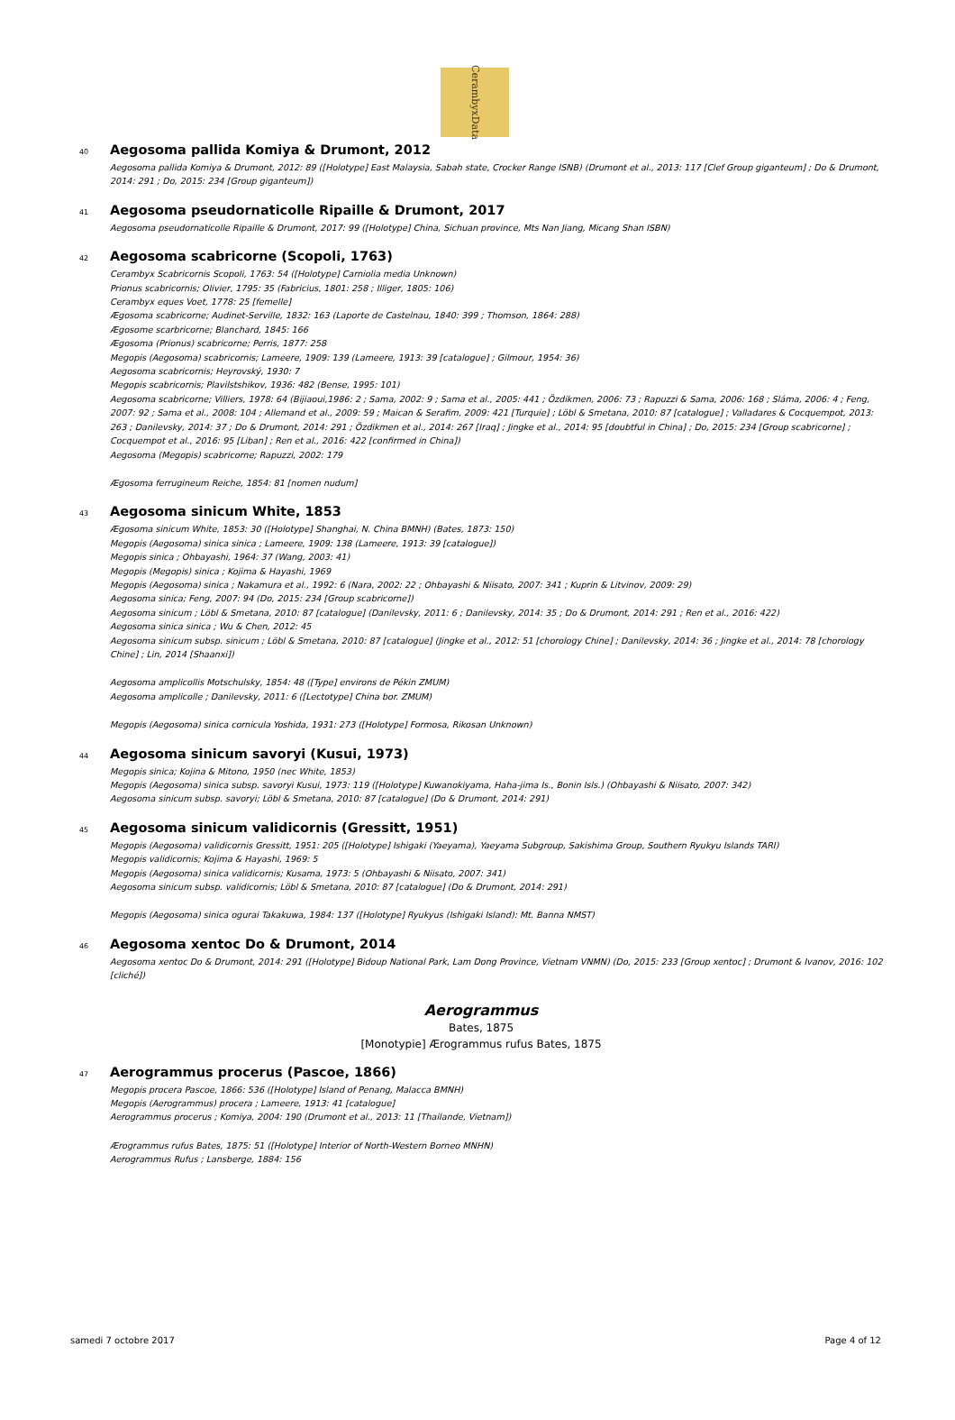CerambyxData
40 Aegosoma pallida Komiya & Drumont, 2012
Aegosoma pallida Komiya & Drumont, 2012: 89 ([Holotype] East Malaysia, Sabah state, Crocker Range ISNB) (Drumont et al., 2013: 117 [Clef Group giganteum] ; Do & Drumont, 2014: 291 ; Do, 2015: 234 [Group giganteum])
41 Aegosoma pseudornaticolle Ripaille & Drumont, 2017
Aegosoma pseudornaticolle Ripaille & Drumont, 2017: 99 ([Holotype] China, Sichuan province, Mts Nan Jiang, Micang Shan ISBN)
42 Aegosoma scabricorne (Scopoli, 1763)
Cerambyx Scabricornis Scopoli, 1763: 54 ([Holotype] Carniolia media Unknown)
Prionus scabricornis; Olivier, 1795: 35 (Fabricius, 1801: 258 ; Illiger, 1805: 106)
Cerambyx eques Voet, 1778: 25 [femelle]
Ægosoma scabricorne; Audinet-Serville, 1832: 163 (Laporte de Castelnau, 1840: 399 ; Thomson, 1864: 288)
Ægosome scarbricorne; Blanchard, 1845: 166
Ægosoma (Prionus) scabricorne; Perris, 1877: 258
Megopis (Aegosoma) scabricornis; Lameere, 1909: 139 (Lameere, 1913: 39 [catalogue] ; Gilmour, 1954: 36)
Aegosoma scabricornis; Heyrovský, 1930: 7
Megopis scabricornis; Plavilstshikov, 1936: 482 (Bense, 1995: 101)
Aegosoma scabricorne; Villiers, 1978: 64 (Bijiaoui,1986: 2 ; Sama, 2002: 9 ; Sama et al., 2005: 441 ; Özdikmen, 2006: 73 ; Rapuzzi & Sama, 2006: 168 ; Sláma, 2006: 4 ; Feng, 2007: 92 ; Sama et al., 2008: 104 ; Allemand et al., 2009: 59 ; Maican & Serafim, 2009: 421 [Turquie] ; Löbl & Smetana, 2010: 87 [catalogue] ; Valladares & Cocquempot, 2013: 263 ; Danilevsky, 2014: 37 ; Do & Drumont, 2014: 291 ; Özdikmen et al., 2014: 267 [Iraq] ; Jingke et al., 2014: 95 [doubtful in China] ; Do, 2015: 234 [Group scabricorne] ; Cocquempot et al., 2016: 95 [Liban] ; Ren et al., 2016: 422 [confirmed in China])
Aegosoma (Megopis) scabricorne; Rapuzzi, 2002: 179
Ægosoma ferrugineum Reiche, 1854: 81 [nomen nudum]
43 Aegosoma sinicum White, 1853
Ægosoma sinicum White, 1853: 30 ([Holotype] Shanghai, N. China BMNH) (Bates, 1873: 150)
Megopis (Aegosoma) sinica sinica ; Lameere, 1909: 138 (Lameere, 1913: 39 [catalogue])
Megopis sinica ; Ohbayashi, 1964: 37 (Wang, 2003: 41)
Megopis (Megopis) sinica ; Kojima & Hayashi, 1969
Megopis (Aegosoma) sinica ; Nakamura et al., 1992: 6 (Nara, 2002: 22 ; Ohbayashi & Niisato, 2007: 341 ; Kuprin & Litvinov, 2009: 29)
Aegosoma sinica; Feng, 2007: 94 (Do, 2015: 234 [Group scabricorne])
Aegosoma sinicum ; Löbl & Smetana, 2010: 87 [catalogue] (Danilevsky, 2011: 6 ; Danilevsky, 2014: 35 ; Do & Drumont, 2014: 291 ; Ren et al., 2016: 422)
Aegosoma sinica sinica ; Wu & Chen, 2012: 45
Aegosoma sinicum subsp. sinicum ; Löbl & Smetana, 2010: 87 [catalogue] (Jingke et al., 2012: 51 [chorology Chine] ; Danilevsky, 2014: 36 ; Jingke et al., 2014: 78 [chorology Chine] ; Lin, 2014 [Shaanxi])
Aegosoma amplicollis Motschulsky, 1854: 48 ([Type] environs de Pékin ZMUM)
Aegosoma amplicolle ; Danilevsky, 2011: 6 ([Lectotype] China bor. ZMUM)
Megopis (Aegosoma) sinica cornicula Yoshida, 1931: 273 ([Holotype] Formosa, Rikosan Unknown)
44 Aegosoma sinicum savoryi (Kusui, 1973)
Megopis sinica; Kojina & Mitono, 1950 (nec White, 1853)
Megopis (Aegosoma) sinica subsp. savoryi Kusui, 1973: 119 ([Holotype] Kuwanokiyama, Haha-jima Is., Bonin Isls.) (Ohbayashi & Niisato, 2007: 342)
Aegosoma sinicum subsp. savoryi; Löbl & Smetana, 2010: 87 [catalogue] (Do & Drumont, 2014: 291)
45 Aegosoma sinicum validicornis (Gressitt, 1951)
Megopis (Aegosoma) validicornis Gressitt, 1951: 205 ([Holotype] Ishigaki (Yaeyama), Yaeyama Subgroup, Sakishima Group, Southern Ryukyu Islands TARI)
Megopis validicornis; Kojima & Hayashi, 1969: 5
Megopis (Aegosoma) sinica validicornis; Kusama, 1973: 5 (Ohbayashi & Niisato, 2007: 341)
Aegosoma sinicum subsp. validicornis; Löbl & Smetana, 2010: 87 [catalogue] (Do & Drumont, 2014: 291)
Megopis (Aegosoma) sinica ogurai Takakuwa, 1984: 137 ([Holotype] Ryukyus (Ishigaki Island): Mt. Banna NMST)
46 Aegosoma xentoc Do & Drumont, 2014
Aegosoma xentoc Do & Drumont, 2014: 291 ([Holotype] Bidoup National Park, Lam Dong Province, Vietnam VNMN) (Do, 2015: 233 [Group xentoc] ; Drumont & Ivanov, 2016: 102 [cliché])
Aerogrammus
Bates, 1875
[Monotypie] Ærogrammus rufus Bates, 1875
47 Aerogrammus procerus (Pascoe, 1866)
Megopis procera Pascoe, 1866: 536 ([Holotype] Island of Penang, Malacca BMNH)
Megopis (Aerogrammus) procera ; Lameere, 1913: 41 [catalogue]
Aerogrammus procerus ; Komiya, 2004: 190 (Drumont et al., 2013: 11 [Thailande, Vietnam])
Ærogrammus rufus Bates, 1875: 51 ([Holotype] Interior of North-Western Borneo MNHN)
Aerogrammus Rufus ; Lansberge, 1884: 156
samedi 7 octobre 2017 Page 4 of 12